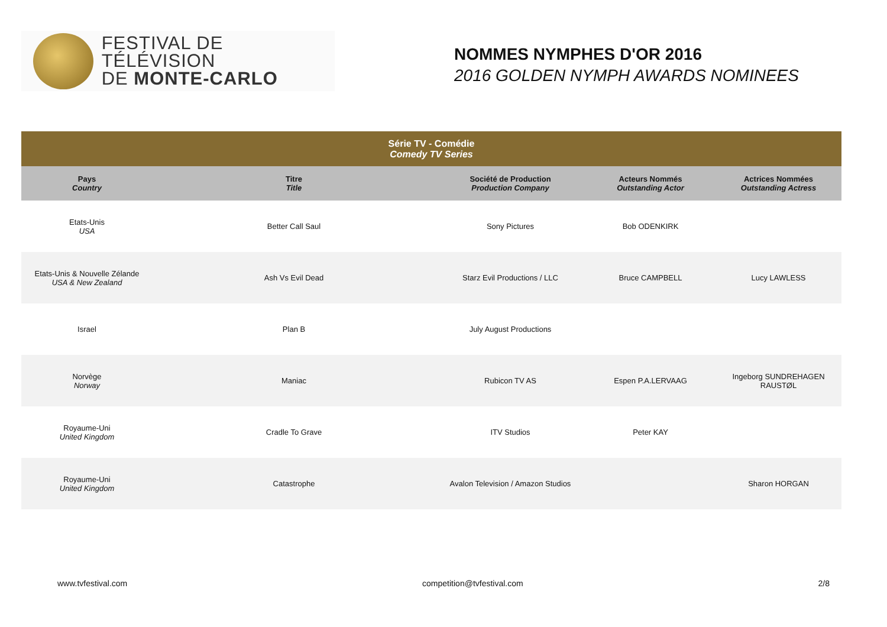FESTIVAL DE TÉLÉVISION
DE MONTE-CARLO
NOMMES NYMPHES D'OR 2016
2016 GOLDEN NYMPH AWARDS NOMINEES
| Série TV - Comédie Comedy TV Series | | | | |
| --- | --- | --- | --- | --- |
| Pays Country | Titre Title | Société de Production Production Company | Acteurs Nommés Outstanding Actor | Actrices Nommées Outstanding Actress |
| Etats-Unis USA | Better Call Saul | Sony Pictures | Bob ODENKIRK | |
| Etats-Unis & Nouvelle Zélande USA & New Zealand | Ash Vs Evil Dead | Starz Evil Productions / LLC | Bruce CAMPBELL | Lucy LAWLESS |
| Israel | Plan B | July August Productions | | |
| Norvège Norway | Maniac | Rubicon TV AS | Espen P.A.LERVAAG | Ingeborg SUNDREHAGEN RAUSTØL |
| Royaume-Uni United Kingdom | Cradle To Grave | ITV Studios | Peter KAY | |
| Royaume-Uni United Kingdom | Catastrophe | Avalon Television / Amazon Studios | | Sharon HORGAN |
www.tvfestival.com competition@tvfestival.com 2/8